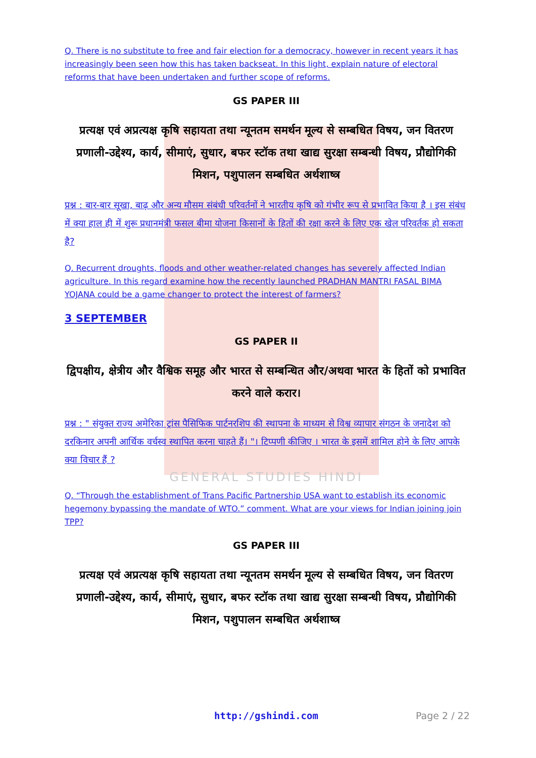Q. There is no substitute to free and fair election for a democracy, however in recent years it has increasingly been seen how this has taken backseat. In this light, explain nature of electoral reforms that have been undertaken and further scope of reforms.
GS PAPER III
प्रत्यक्ष एवं अप्रत्यक्ष कृषि सहायता तथा न्यूनतम समर्थन मूल्य से सम्बधित विषय, जन वितरण प्रणाली-उद्देश्य, कार्य, सीमाएं, सुधार, बफर स्टॉक तथा खाद्य सुरक्षा सम्बन्धी विषय, प्रौद्योगिकी मिशन, पशुपालन सम्बधित अर्थशाष्त्र
प्रश्न : बार-बार सूखा, बाढ़ और अन्य मौसम संबंधी परिवर्तनों ने भारतीय कृषि को गंभीर रूप से प्रभावित किया है । इस संबंध में क्या हाल ही में शुरू प्रधानमंत्री फसल बीमा योजना किसानों के हितों की रक्षा करने के लिए एक खेल परिवर्तक हो सकता है?
Q. Recurrent droughts, floods and other weather-related changes has severely affected Indian agriculture. In this regard examine how the recently launched PRADHAN MANTRI FASAL BIMA YOJANA could be a game changer to protect the interest of farmers?
3 SEPTEMBER
GS PAPER II
द्विपक्षीय, क्षेत्रीय और वैश्विक समूह और भारत से सम्बन्धित और/अथवा भारत के हितों को प्रभावित करने वाले करार।
प्रश्न : " संयुक्त राज्य अमेरिका ट्रांस पैसिफिक पार्टनरशिप की स्थापना के माध्यम से विश्व व्यापार संगठन के जनादेश को दरकिनार अपनी आर्थिक वर्चस्व स्थापित करना चाहते हैं। "। टिप्पणी कीजिए । भारत के इसमें शामिल होने के लिए आपके क्या विचार हैं ?
GENERAL STUDIES HINDI
Q. “Through the establishment of Trans Pacific Partnership USA want to establish its economic hegemony bypassing the mandate of WTO.” comment. What are your views for Indian joining join TPP?
GS PAPER III
प्रत्यक्ष एवं अप्रत्यक्ष कृषि सहायता तथा न्यूनतम समर्थन मूल्य से सम्बधित विषय, जन वितरण प्रणाली-उद्देश्य, कार्य, सीमाएं, सुधार, बफर स्टॉक तथा खाद्य सुरक्षा सम्बन्धी विषय, प्रौद्योगिकी मिशन, पशुपालन सम्बधित अर्थशाष्त्र
http://gshindi.com Page 2 / 22